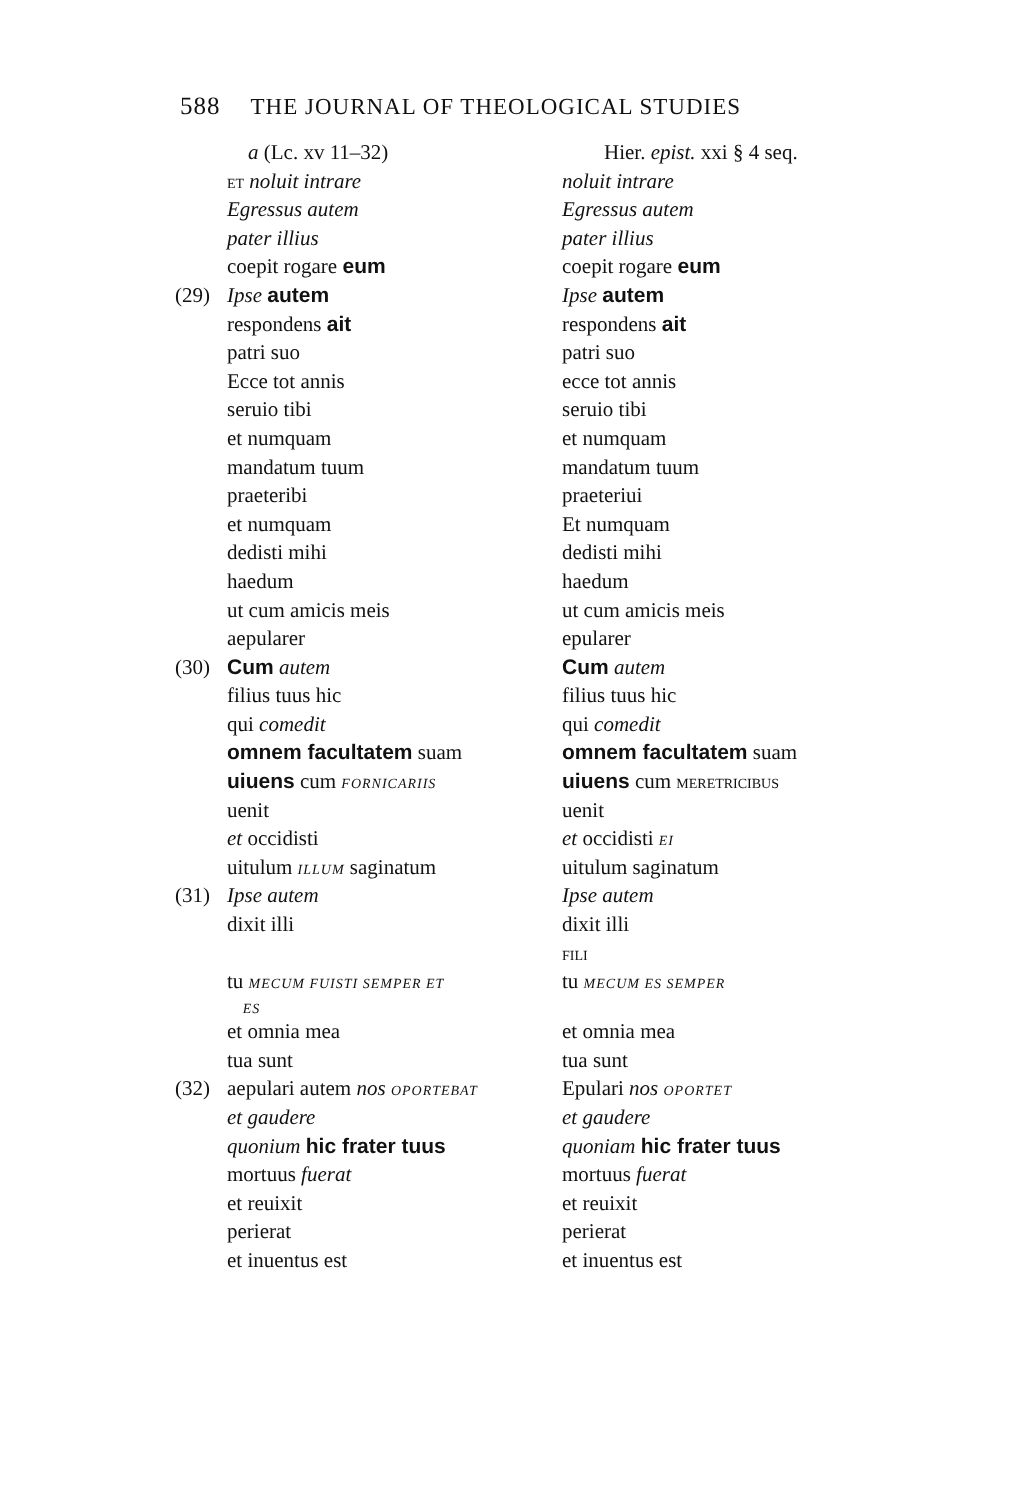588 THE JOURNAL OF THEOLOGICAL STUDIES
| | a (Lc. xv 11–32) | Hier. epist. xxi § 4 seq. |
| | ET noluit intrare | noluit intrare |
| | Egressus autem | Egressus autem |
| | pater illius | pater illius |
| | coepit rogare eum | coepit rogare eum |
| (29) | Ipse autem | Ipse autem |
| | respondens ait | respondens ait |
| | patri suo | patri suo |
| | Ecce tot annis | ecce tot annis |
| | seruio tibi | seruio tibi |
| | et numquam | et numquam |
| | mandatum tuum | mandatum tuum |
| | praeteribi | praeteriui |
| | et numquam | Et numquam |
| | dedisti mihi | dedisti mihi |
| | haedum | haedum |
| | ut cum amicis meis | ut cum amicis meis |
| | aepularer | epularer |
| (30) | Cum autem | Cum autem |
| | filius tuus hic | filius tuus hic |
| | qui comedit | qui comedit |
| | omnem facultatem suam | omnem facultatem suam |
| | uiuens cum FORNICARIIS | uiuens cum MERETRICIBUS |
| | uenit | uenit |
| | et occidisti | et occidisti EI |
| | uitulum ILLUM saginatum | uitulum saginatum |
| (31) | Ipse autem | Ipse autem |
| | dixit illi | dixit illi |
| | | FILI |
| | tu MECUM FUISTI SEMPER ET ES | tu MECUM ES SEMPER |
| | et omnia mea | et omnia mea |
| | tua sunt | tua sunt |
| (32) | aepulari autem nos OPORTEBAT | Epulari nos OPORTET |
| | et gaudere | et gaudere |
| | quonium hic frater tuus | quoniam hic frater tuus |
| | mortuus fuerat | mortuus fuerat |
| | et reuixit | et reuixit |
| | perierat | perierat |
| | et inuentus est | et inuentus est |